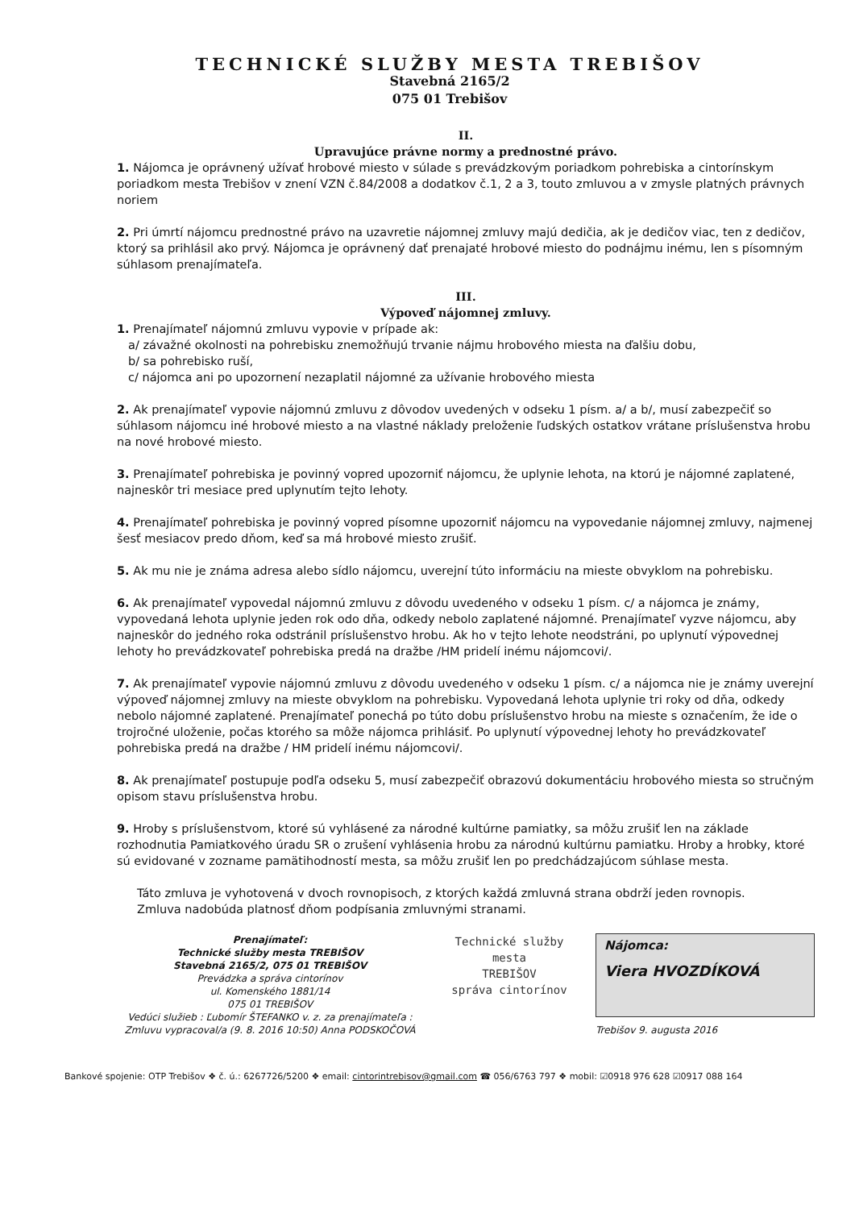TECHNICKÉ SLUŽBY MESTA TREBIŠOV
Stavebná 2165/2
075 01 Trebišov
II.
Upravujúce právne normy a prednostné právo.
1. Nájomca je oprávnený užívať hrobové miesto v súlade s prevádzkovým poriadkom pohrebiska a cintorínskym poriadkom mesta Trebišov v znení VZN č.84/2008 a dodatkov č.1, 2 a 3, touto zmluvou a v zmysle platných právnych noriem
2. Pri úmrtí nájomcu prednostné právo na uzavretie nájomnej zmluvy majú dedičia, ak je dedičov viac, ten z dedičov, ktorý sa prihlásil ako prvý. Nájomca je oprávnený dať prenajaté hrobové miesto do podnájmu inému, len s písomným súhlasom prenajímateľa.
III.
Výpoveď nájomnej zmluvy.
1. Prenajímateľ nájomnú zmluvu vypovie v prípade ak:
a/ závažné okolnosti na pohrebisku znemožňujú trvanie nájmu hrobového miesta na ďalšiu dobu,
b/ sa pohrebisko ruší,
c/ nájomca ani po upozornení nezaplatil nájomné za užívanie hrobového miesta
2. Ak prenajímateľ vypovie nájomnú zmluvu z dôvodov uvedených v odseku 1 písm. a/ a b/, musí zabezpečiť so súhlasom nájomcu iné hrobové miesto a na vlastné náklady preloženie ľudských ostatkov vrátane príslušenstva hrobu na nové hrobové miesto.
3. Prenajímateľ pohrebiska je povinný vopred upozorniť nájomcu, že uplynie lehota, na ktorú je nájomné zaplatené, najneskôr tri mesiace pred uplynutím tejto lehoty.
4. Prenajímateľ pohrebiska je povinný vopred písomne upozorniť nájomcu na vypovedanie nájomnej zmluvy, najmenej šesť mesiacov predo dňom, keď sa má hrobové miesto zrušiť.
5. Ak mu nie je známa adresa alebo sídlo nájomcu, uverejní túto informáciu na mieste obvyklom na pohrebisku.
6. Ak prenajímateľ vypovedal nájomnú zmluvu z dôvodu uvedeného v odseku 1 písm. c/ a nájomca je známy, vypovedaná lehota uplynie jeden rok odo dňa, odkedy nebolo zaplatené nájomné. Prenajímateľ vyzve nájomcu, aby najneskôr do jedného roka odstránil príslušenstvo hrobu. Ak ho v tejto lehote neodstráni, po uplynutí výpovednej lehoty ho prevádzkovateľ pohrebiska predá na dražbe /HM pridelí inému nájomcovi/.
7. Ak prenajímateľ vypovie nájomnú zmluvu z dôvodu uvedeného v odseku 1 písm. c/ a nájomca nie je známy uverejní výpoveď nájomnej zmluvy na mieste obvyklom na pohrebisku. Vypovedaná lehota uplynie tri roky od dňa, odkedy nebolo nájomné zaplatené. Prenajímateľ ponechá po túto dobu príslušenstvo hrobu na mieste s označením, že ide o trojročné uloženie, počas ktorého sa môže nájomca prihlásiť. Po uplynutí výpovednej lehoty ho prevádzkovateľ pohrebiska predá na dražbe / HM pridelí inému nájomcovi/.
8. Ak prenajímateľ postupuje podľa odseku 5, musí zabezpečiť obrazovú dokumentáciu hrobového miesta so stručným opisom stavu príslušenstva hrobu.
9. Hroby s príslušenstvom, ktoré sú vyhlásené za národné kultúrne pamiatky, sa môžu zrušiť len na základe rozhodnutia Pamiatkového úradu SR o zrušení vyhlásenia hrobu za národnú kultúrnu pamiatku. Hroby a hrobky, ktoré sú evidované v zozname pamätihodností mesta, sa môžu zrušiť len po predchádzajúcom súhlase mesta.
Táto zmluva je vyhotovená v dvoch rovnopisoch, z ktorých každá zmluvná strana obdrží jeden rovnopis.
Zmluva nadobúda platnosť dňom podpísania zmluvnými stranami.
Prenajímateľ:
Technické služby mesta TREBIŠOV
Stavebná 2165/2, 075 01 TREBIŠOV
Prevádzka a správa cintorínov
ul. Komenského 1881/14
075 01 TREBIŠOV
Vedúci služieb : Ľubomír ŠTEFANKO v. z. za prenajímateľa :
Zmluvu vypracoval/a (9. 8. 2016 10:50) Anna PODSKOČOVÁ
Technické služby
mesta
TREBIŠOV
správa cintorínov
Nájomca:
Viera HVOZDÍKOVÁ
Trebišov 9. augusta 2016
Bankové spojenie: OTP Trebišov ❖ č. ú.: 6267726/5200 ❖ email: cintorintrebisov@gmail.com ☎ 056/6763 797 ❖ mobil: ☑0918 976 628 ☑0917 088 164